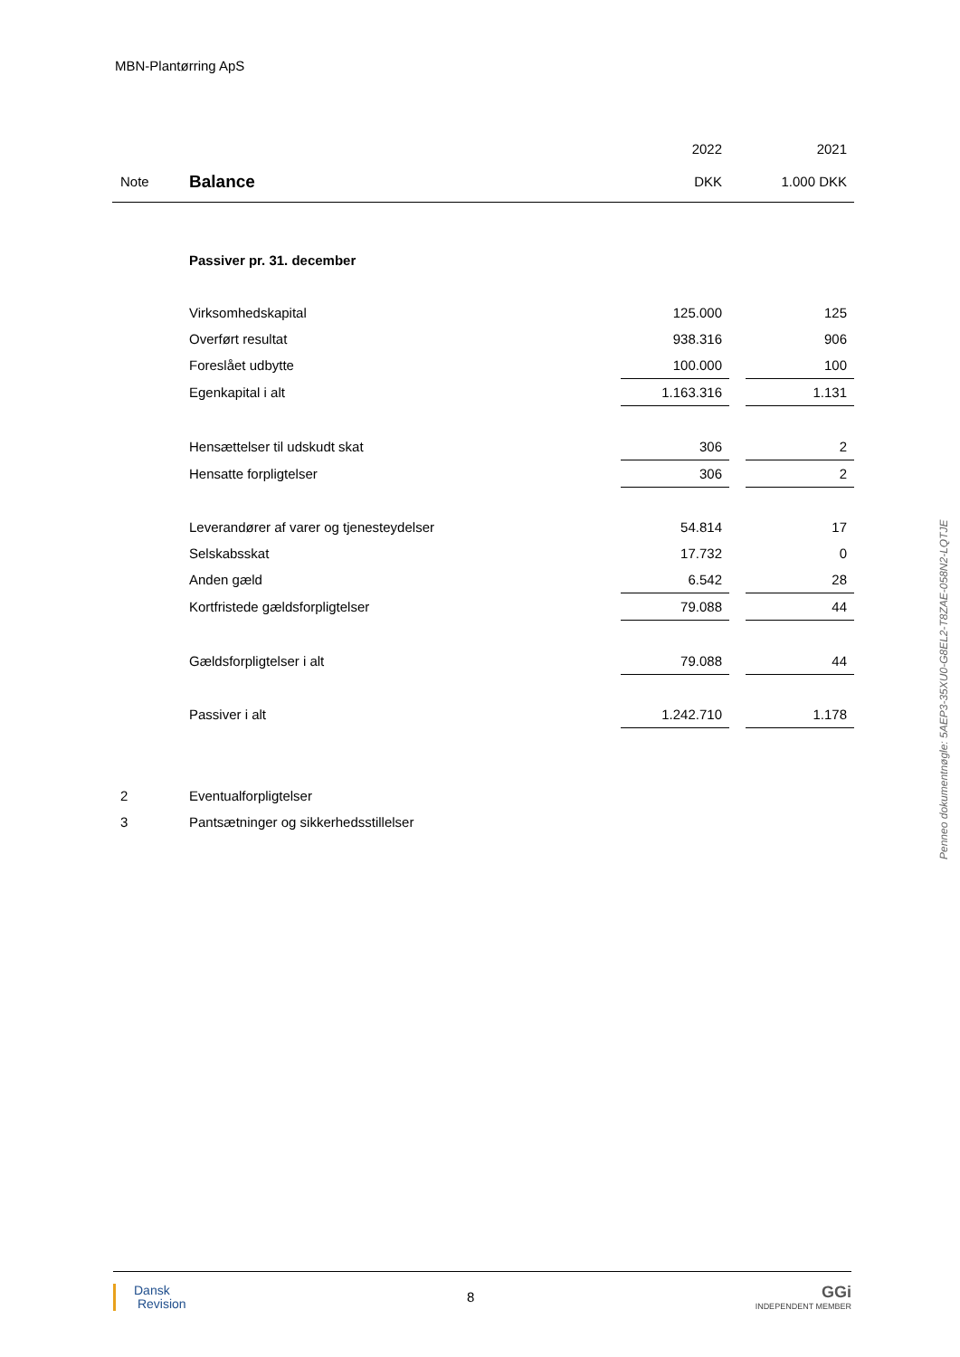MBN-Plantørring ApS
| | | 2022 | | 2021 |
| Note | Balance | DKK | | 1.000 DKK |
| | Passiver pr. 31. december | | | |
| | Virksomhedskapital | 125.000 | | 125 |
| | Overført resultat | 938.316 | | 906 |
| | Foreslået udbytte | 100.000 | | 100 |
| | Egenkapital i alt | 1.163.316 | | 1.131 |
| | Hensættelser til udskudt skat | 306 | | 2 |
| | Hensatte forpligtelser | 306 | | 2 |
| | Leverandører af varer og tjenesteydelser | 54.814 | | 17 |
| | Selskabsskat | 17.732 | | 0 |
| | Anden gæld | 6.542 | | 28 |
| | Kortfristede gældsforpligtelser | 79.088 | | 44 |
| | Gældsforpligtelser i alt | 79.088 | | 44 |
| | Passiver i alt | 1.242.710 | | 1.178 |
| 2 | Eventualforpligtelser | | | |
| 3 | Pantsætninger og sikkerhedsstillelser | | | |
Penneo dokumentnøgle: 5AEP3-35XU0-G8EL2-T8ZAE-058N2-LQTJE
Dansk
Revision
8
GGi
INDEPENDENT MEMBER